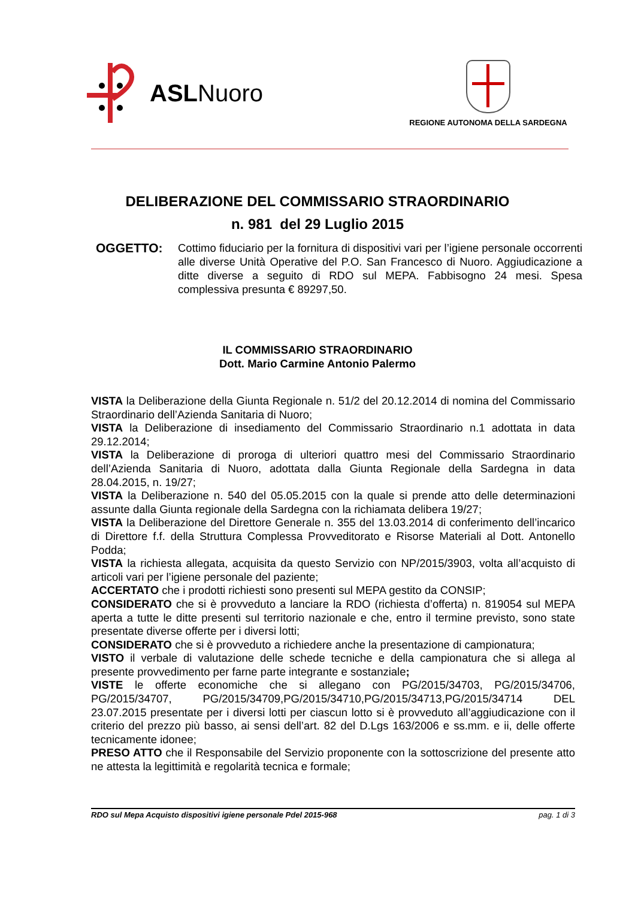ASLNuoro
REGIONE AUTONOMA DELLA SARDEGNA
DELIBERAZIONE DEL COMMISSARIO STRAORDINARIO
n. 981 del 29 Luglio 2015
OGGETTO: Cottimo fiduciario per la fornitura di dispositivi vari per l’igiene personale occorrenti alle diverse Unità Operative del P.O. San Francesco di Nuoro. Aggiudicazione a ditte diverse a seguito di RDO sul MEPA. Fabbisogno 24 mesi. Spesa complessiva presunta € 89297,50.
IL COMMISSARIO STRAORDINARIO
Dott. Mario Carmine Antonio Palermo
VISTA la Deliberazione della Giunta Regionale n. 51/2 del 20.12.2014 di nomina del Commissario Straordinario dell’Azienda Sanitaria di Nuoro;
VISTA la Deliberazione di insediamento del Commissario Straordinario n.1 adottata in data 29.12.2014;
VISTA la Deliberazione di proroga di ulteriori quattro mesi del Commissario Straordinario dell’Azienda Sanitaria di Nuoro, adottata dalla Giunta Regionale della Sardegna in data 28.04.2015, n. 19/27;
VISTA la Deliberazione n. 540 del 05.05.2015 con la quale si prende atto delle determinazioni assunte dalla Giunta regionale della Sardegna con la richiamata delibera 19/27;
VISTA la Deliberazione del Direttore Generale n. 355 del 13.03.2014 di conferimento dell’incarico di Direttore f.f. della Struttura Complessa Provveditorato e Risorse Materiali al Dott. Antonello Podda;
VISTA la richiesta allegata, acquisita da questo Servizio con NP/2015/3903, volta all’acquisto di articoli vari per l’igiene personale del paziente;
ACCERTATO che i prodotti richiesti sono presenti sul MEPA gestito da CONSIP;
CONSIDERATO che si è provveduto a lanciare la RDO (richiesta d’offerta) n. 819054 sul MEPA aperta a tutte le ditte presenti sul territorio nazionale e che, entro il termine previsto, sono state presentate diverse offerte per i diversi lotti;
CONSIDERATO che si è provveduto a richiedere anche la presentazione di campionatura;
VISTO il verbale di valutazione delle schede tecniche e della campionatura che si allega al presente provvedimento per farne parte integrante e sostanziale;
VISTE le offerte economiche che si allegano con PG/2015/34703, PG/2015/34706, PG/2015/34707, PG/2015/34709,PG/2015/34710,PG/2015/34713,PG/2015/34714 DEL 23.07.2015 presentate per i diversi lotti per ciascun lotto si è provveduto all’aggiudicazione con il criterio del prezzo più basso, ai sensi dell’art. 82 del D.Lgs 163/2006 e ss.mm. e ii, delle offerte tecnicamente idonee;
PRESO ATTO che il Responsabile del Servizio proponente con la sottoscrizione del presente atto ne attesta la legittimità e regolarità tecnica e formale;
RDO sul Mepa Acquisto dispositivi igiene personale Pdel 2015-968 pag. 1 di 3